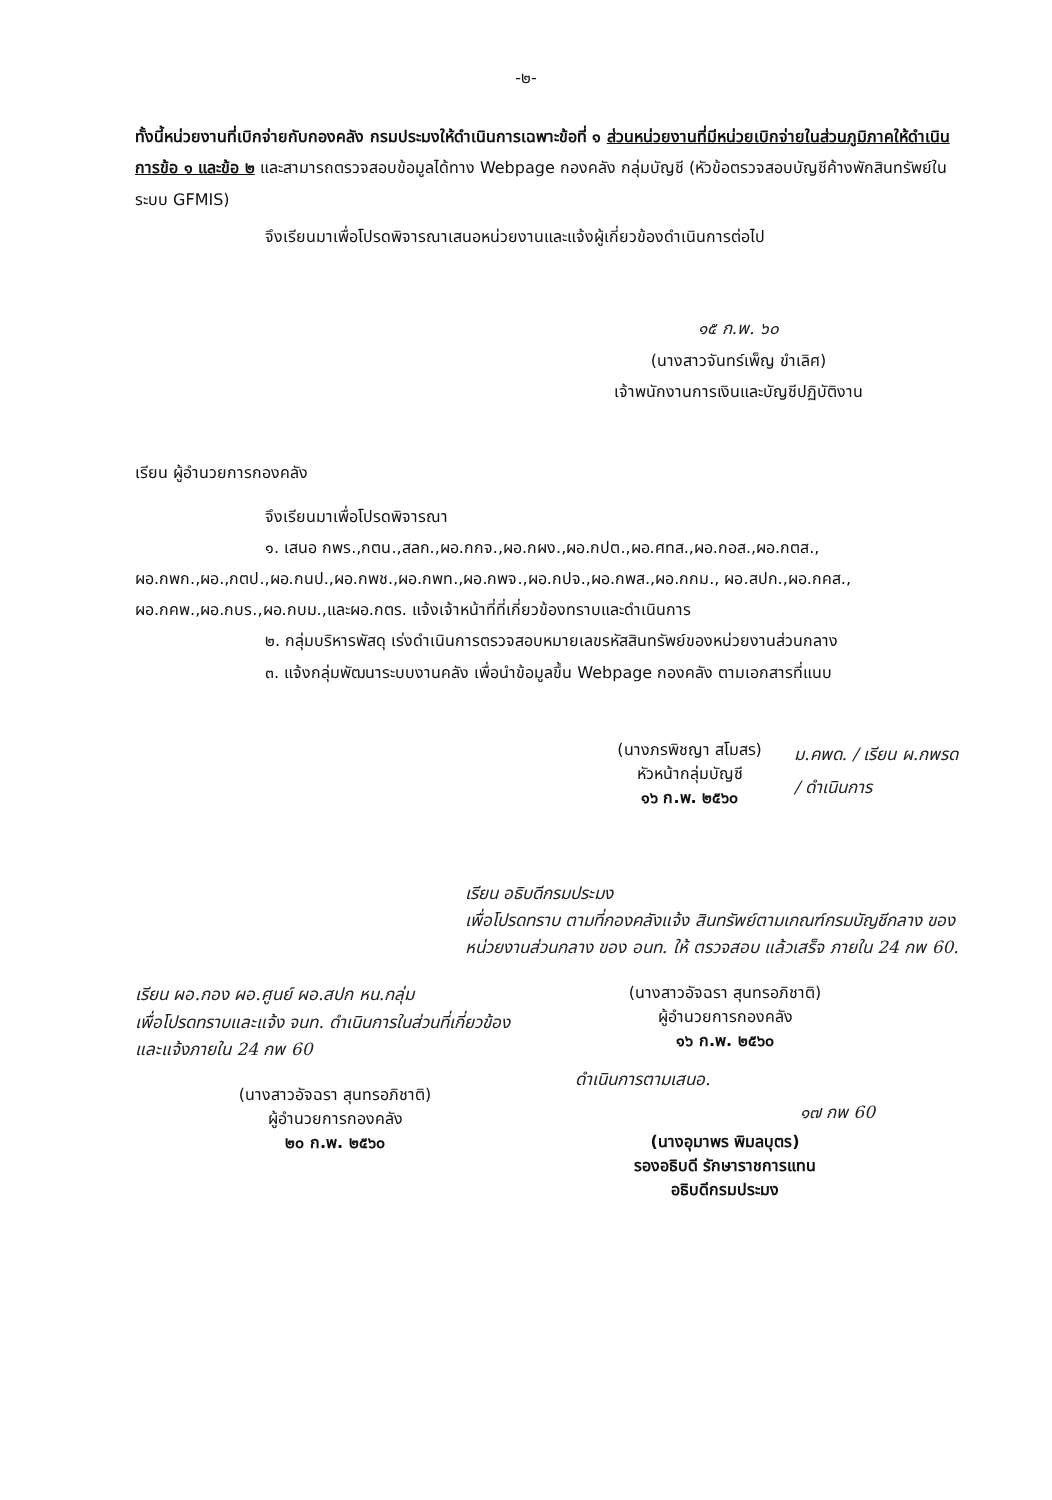-๒-
ทั้งนี้หน่วยงานที่เบิกจ่ายกับกองคลัง กรมประมงให้ดำเนินการเฉพาะข้อที่ ๑ ส่วนหน่วยงานที่มีหน่วยเบิกจ่ายในส่วนภูมิภาคให้ดำเนินการข้อ ๑ และข้อ ๒ และสามารถตรวจสอบข้อมูลได้ทาง Webpage กองคลัง กลุ่มบัญชี (หัวข้อตรวจสอบบัญชีค้างพักสินทรัพย์ในระบบ GFMIS)
จึงเรียนมาเพื่อโปรดพิจารณาเสนอหน่วยงานและแจ้งผู้เกี่ยวข้องดำเนินการต่อไป
๑๕ ก.พ. ๖๐
(นางสาวจันทร์เพ็ญ ขำเลิศ)
เจ้าพนักงานการเงินและบัญชีปฏิบัติงาน
เรียน ผู้อำนวยการกองคลัง
จึงเรียนมาเพื่อโปรดพิจารณา
๑. เสนอ กพร.,กตน.,สลก.,ผอ.กกจ.,ผอ.กผง.,ผอ.กปต.,ผอ.ศทส.,ผอ.กอส.,ผอ.กตส., ผอ.กพก.,ผอ.,กตป.,ผอ.กนป.,ผอ.กพช.,ผอ.กพท.,ผอ.กพจ.,ผอ.กปจ.,ผอ.กพส.,ผอ.กกม., ผอ.สปก.,ผอ.กคส., ผอ.กคพ.,ผอ.กบร.,ผอ.กบม.,และผอ.กตร. แจ้งเจ้าหน้าที่ที่เกี่ยวข้องทราบและดำเนินการ
๒. กลุ่มบริหารพัสดุ เร่งดำเนินการตรวจสอบหมายเลขรหัสสินทรัพย์ของหน่วยงานส่วนกลาง
๓. แจ้งกลุ่มพัฒนาระบบงานคลัง เพื่อนำข้อมูลขึ้น Webpage กองคลัง ตามเอกสารที่แนบ
(นางภรพิชญา สโมสร)
หัวหน้ากลุ่มบัญชี
๑๖ ก.พ. ๒๕๖๐
ม.คพด. / เรียน ผ.กพรด / ดำเนินการ
เรียน อธิบดีกรมประมง
เพื่อโปรดทราบ ตามที่กองคลังแจ้ง สินทรัพย์ตามเกณฑ์กรมบัญชีกลาง ของหน่วยงานส่วนกลาง ของ อนท. ให้ ตรวจสอบ แล้วเสร็จ ภายใน 24 กพ 60.
เรียน ผอ.กอง ผอ.ศูนย์ ผอ.สปก หน.กลุ่ม
เพื่อโปรดทราบและแจ้ง จนท. ดำเนินการในส่วนที่เกี่ยวข้องและแจ้งภายใน 24 กพ 60
(นางสาวอัจฉรา สุนทรอภิชาติ)
ผู้อำนวยการกองคลัง
๒๐ ก.พ. ๒๕๖๐
(นางสาวอัจฉรา สุนทรอภิชาติ)
ผู้อำนวยการกองคลัง
๑๖ ก.พ. ๒๕๖๐
ดำเนินการตามเสนอ.
๑๗ กพ 60
(นางอุมาพร พิมลบุตร)
รองอธิบดี รักษาราชการแทน
อธิบดีกรมประมง